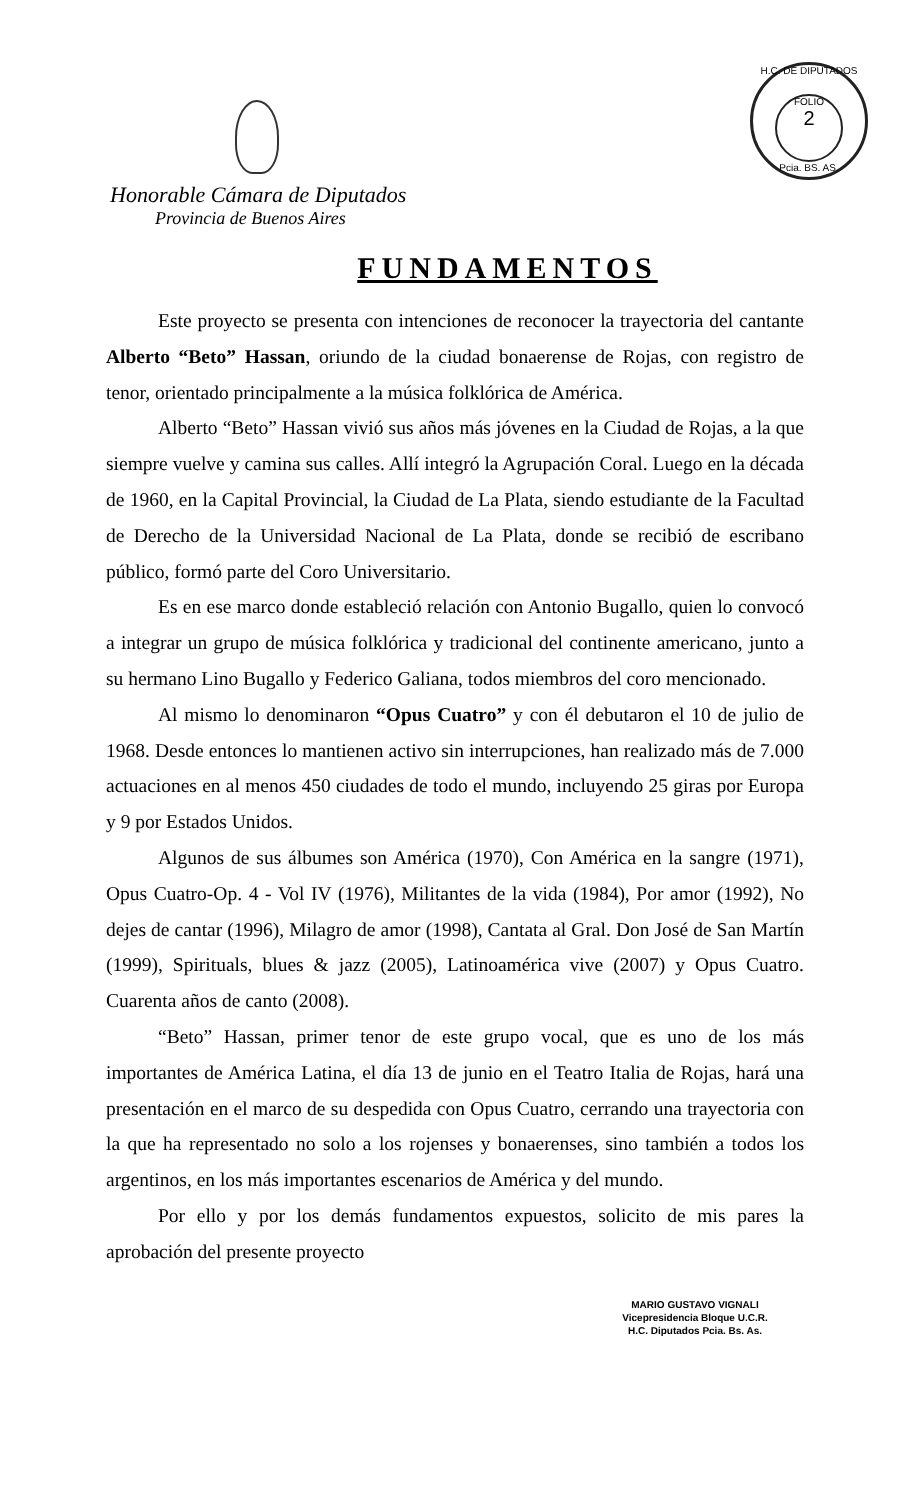H.C. DE DIPUTADOS
FOLIO
2
Pcia. BS. AS.
Honorable Cámara de Diputados
Provincia de Buenos Aires
FUNDAMENTOS
Este proyecto se presenta con intenciones de reconocer la trayectoria del cantante Alberto “Beto” Hassan, oriundo de la ciudad bonaerense de Rojas, con registro de tenor, orientado principalmente a la música folklórica de América.
Alberto “Beto” Hassan vivió sus años más jóvenes en la Ciudad de Rojas, a la que siempre vuelve y camina sus calles. Allí integró la Agrupación Coral. Luego en la década de 1960, en la Capital Provincial, la Ciudad de La Plata, siendo estudiante de la Facultad de Derecho de la Universidad Nacional de La Plata, donde se recibió de escribano público, formó parte del Coro Universitario.
Es en ese marco donde estableció relación con Antonio Bugallo, quien lo convocó a integrar un grupo de música folklórica y tradicional del continente americano, junto a su hermano Lino Bugallo y Federico Galiana, todos miembros del coro mencionado.
Al mismo lo denominaron “Opus Cuatro” y con él debutaron el 10 de julio de 1968. Desde entonces lo mantienen activo sin interrupciones, han realizado más de 7.000 actuaciones en al menos 450 ciudades de todo el mundo, incluyendo 25 giras por Europa y 9 por Estados Unidos.
Algunos de sus álbumes son América (1970), Con América en la sangre (1971), Opus Cuatro-Op. 4 - Vol IV (1976), Militantes de la vida (1984), Por amor (1992), No dejes de cantar (1996), Milagro de amor (1998), Cantata al Gral. Don José de San Martín (1999), Spirituals, blues & jazz (2005), Latinoamérica vive (2007) y Opus Cuatro. Cuarenta años de canto (2008).
“Beto” Hassan, primer tenor de este grupo vocal, que es uno de los más importantes de América Latina, el día 13 de junio en el Teatro Italia de Rojas, hará una presentación en el marco de su despedida con Opus Cuatro, cerrando una trayectoria con la que ha representado no solo a los rojenses y bonaerenses, sino también a todos los argentinos, en los más importantes escenarios de América y del mundo.
Por ello y por los demás fundamentos expuestos, solicito de mis pares la aprobación del presente proyecto
MARIO GUSTAVO VIGNALI
Vicepresidencia Bloque U.C.R.
H.C. Diputados Pcia. Bs. As.